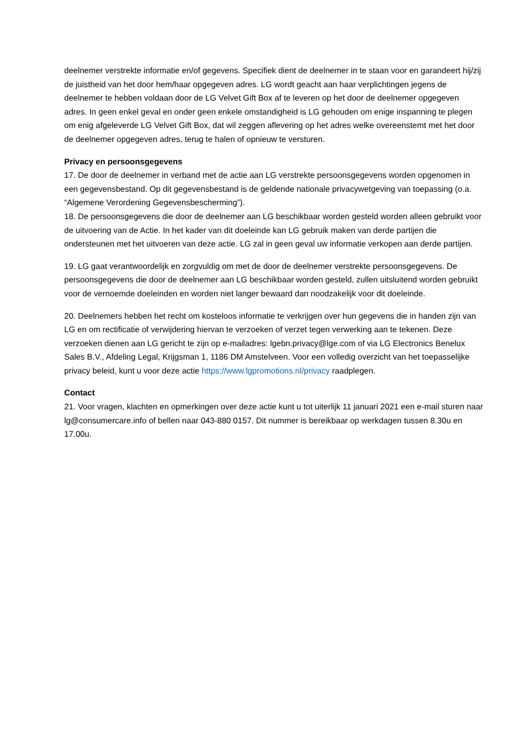deelnemer verstrekte informatie en/of gegevens. Specifiek dient de deelnemer in te staan voor en garandeert hij/zij de juistheid van het door hem/haar opgegeven adres. LG wordt geacht aan haar verplichtingen jegens de deelnemer te hebben voldaan door de LG Velvet Gift Box af te leveren op het door de deelnemer opgegeven adres. In geen enkel geval en onder geen enkele omstandigheid is LG gehouden om enige inspanning te plegen om enig afgeleverde LG Velvet Gift Box, dat wil zeggen aflevering op het adres welke overeenstemt met het door de deelnemer opgegeven adres, terug te halen of opnieuw te versturen.
Privacy en persoonsgegevens
17. De door de deelnemer in verband met de actie aan LG verstrekte persoonsgegevens worden opgenomen in een gegevensbestand. Op dit gegevensbestand is de geldende nationale privacywetgeving van toepassing (o.a. “Algemene Verordening Gegevensbescherming”).
18. De persoonsgegevens die door de deelnemer aan LG beschikbaar worden gesteld worden alleen gebruikt voor de uitvoering van de Actie. In het kader van dit doeleinde kan LG gebruik maken van derde partijen die ondersteunen met het uitvoeren van deze actie. LG zal in geen geval uw informatie verkopen aan derde partijen.
19. LG gaat verantwoordelijk en zorgvuldig om met de door de deelnemer verstrekte persoonsgegevens. De persoonsgegevens die door de deelnemer aan LG beschikbaar worden gesteld, zullen uitsluitend worden gebruikt voor de vernoemde doeleinden en worden niet langer bewaard dan noodzakelijk voor dit doeleinde.
20. Deelnemers hebben het recht om kosteloos informatie te verkrijgen over hun gegevens die in handen zijn van LG en om rectificatie of verwijdering hiervan te verzoeken of verzet tegen verwerking aan te tekenen. Deze verzoeken dienen aan LG gericht te zijn op e-mailadres: lgebn.privacy@lge.com of via LG Electronics Benelux Sales B.V., Afdeling Legal, Krijgsman 1, 1186 DM Amstelveen. Voor een volledig overzicht van het toepasselijke privacy beleid, kunt u voor deze actie https://www.lgpromotions.nl/privacy raadplegen.
Contact
21. Voor vragen, klachten en opmerkingen over deze actie kunt u tot uiterlijk 11 januari 2021 een e-mail sturen naar lg@consumercare.info of bellen naar 043-880 0157. Dit nummer is bereikbaar op werkdagen tussen 8.30u en 17.00u.